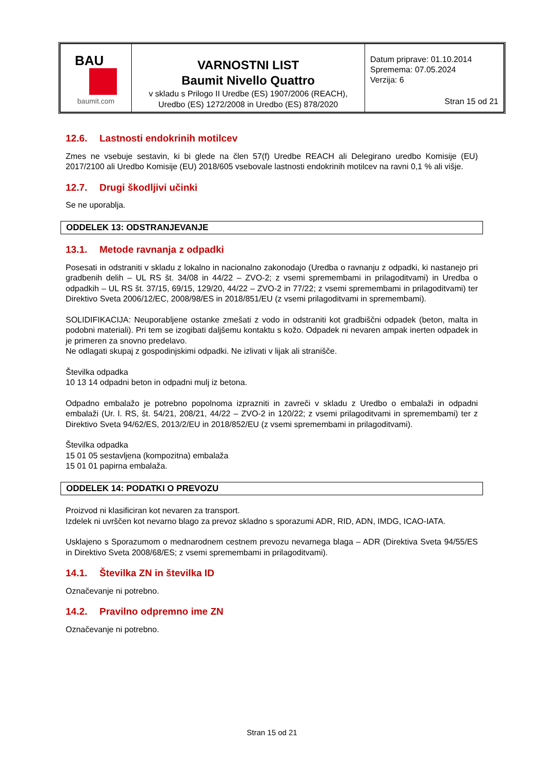| BAU baumit.com | VARNOSTNI LIST Baumit Nivello Quattro v skladu s Prilogo II Uredbe (ES) 1907/2006 (REACH), Uredbo (ES) 1272/2008 in Uredbo (ES) 878/2020 | Datum priprave: 01.10.2014 Spremema: 07.05.2024 Verzija: 6 Stran 15 od 21 |
12.6. Lastnosti endokrinih motilcev
Zmes ne vsebuje sestavin, ki bi glede na člen 57(f) Uredbe REACH ali Delegirano uredbo Komisije (EU) 2017/2100 ali Uredbo Komisije (EU) 2018/605 vsebovale lastnosti endokrinih motilcev na ravni 0,1 % ali višje.
12.7. Drugi škodljivi učinki
Se ne uporablja.
ODDELEK 13: ODSTRANJEVANJE
13.1. Metode ravnanja z odpadki
Posesati in odstraniti v skladu z lokalno in nacionalno zakonodajo (Uredba o ravnanju z odpadki, ki nastanejo pri gradbenih delih – UL RS št. 34/08 in 44/22 – ZVO-2; z vsemi spremembami in prilagoditvami) in Uredba o odpadkih – UL RS št. 37/15, 69/15, 129/20, 44/22 – ZVO-2 in 77/22; z vsemi spremembami in prilagoditvami) ter Direktivo Sveta 2006/12/EC, 2008/98/ES in 2018/851/EU (z vsemi prilagoditvami in spremembami).
SOLIDIFIKACIJA: Neuporabljene ostanke zmešati z vodo in odstraniti kot gradbiščni odpadek (beton, malta in podobni materiali). Pri tem se izogibati daljšemu kontaktu s kožo. Odpadek ni nevaren ampak inerten odpadek in je primeren za snovno predelavo.
Ne odlagati skupaj z gospodinjskimi odpadki. Ne izlivati v lijak ali stranišče.
Številka odpadka
10 13 14 odpadni beton in odpadni mulj iz betona.
Odpadno embalažo je potrebno popolnoma izprazniti in zavreči v skladu z Uredbo o embalaži in odpadni embalaži (Ur. l. RS, št. 54/21, 208/21, 44/22 – ZVO-2 in 120/22; z vsemi prilagoditvami in spremembami) ter z Direktivo Sveta 94/62/ES, 2013/2/EU in 2018/852/EU (z vsemi spremembami in prilagoditvami).
Številka odpadka
15 01 05 sestavljena (kompozitna) embalaža
15 01 01 papirna embalaža.
ODDELEK 14: PODATKI O PREVOZU
Proizvod ni klasificiran kot nevaren za transport.
Izdelek ni uvrščen kot nevarno blago za prevoz skladno s sporazumi ADR, RID, ADN, IMDG, ICAO-IATA.
Usklajeno s Sporazumom o mednarodnem cestnem prevozu nevarnega blaga – ADR (Direktiva Sveta 94/55/ES in Direktivo Sveta 2008/68/ES; z vsemi spremembami in prilagoditvami).
14.1. Številka ZN in številka ID
Označevanje ni potrebno.
14.2. Pravilno odpremno ime ZN
Označevanje ni potrebno.
Stran 15 od 21